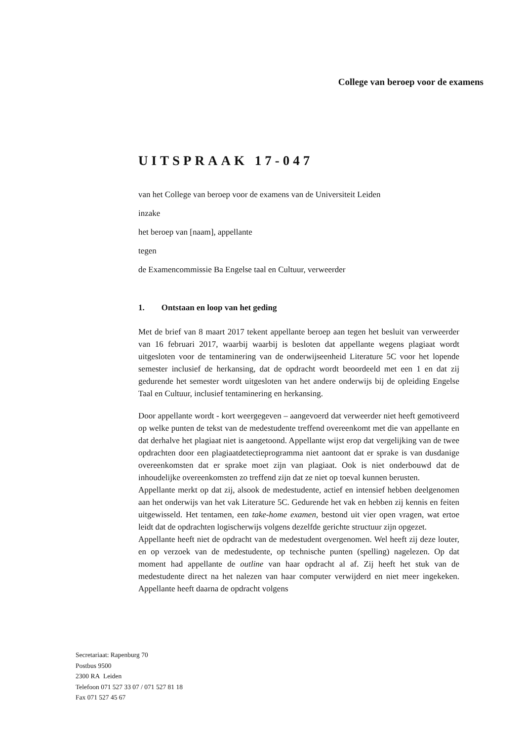College van beroep voor de examens
UITSPRAAK 17-047
van het College van beroep voor de examens van de Universiteit Leiden
inzake
het beroep van [naam], appellante
tegen
de Examencommissie Ba Engelse taal en Cultuur, verweerder
1. Ontstaan en loop van het geding
Met de brief van 8 maart 2017 tekent appellante beroep aan tegen het besluit van verweerder van 16 februari 2017, waarbij waarbij is besloten dat appellante wegens plagiaat wordt uitgesloten voor de tentaminering van de onderwijseenheid Literature 5C voor het lopende semester inclusief de herkansing, dat de opdracht wordt beoordeeld met een 1 en dat zij gedurende het semester wordt uitgesloten van het andere onderwijs bij de opleiding Engelse Taal en Cultuur, inclusief tentaminering en herkansing.
Door appellante wordt - kort weergegeven – aangevoerd dat verweerder niet heeft gemotiveerd op welke punten de tekst van de medestudente treffend overeenkomt met die van appellante en dat derhalve het plagiaat niet is aangetoond. Appellante wijst erop dat vergelijking van de twee opdrachten door een plagiaatdetectieprogramma niet aantoont dat er sprake is van dusdanige overeenkomsten dat er sprake moet zijn van plagiaat. Ook is niet onderbouwd dat de inhoudelijke overeenkomsten zo treffend zijn dat ze niet op toeval kunnen berusten.
Appellante merkt op dat zij, alsook de medestudente, actief en intensief hebben deelgenomen aan het onderwijs van het vak Literature 5C. Gedurende het vak en hebben zij kennis en feiten uitgewisseld. Het tentamen, een take-home examen, bestond uit vier open vragen, wat ertoe leidt dat de opdrachten logischerwijs volgens dezelfde gerichte structuur zijn opgezet.
Appellante heeft niet de opdracht van de medestudent overgenomen. Wel heeft zij deze louter, en op verzoek van de medestudente, op technische punten (spelling) nagelezen. Op dat moment had appellante de outline van haar opdracht al af. Zij heeft het stuk van de medestudente direct na het nalezen van haar computer verwijderd en niet meer ingekeken. Appellante heeft daarna de opdracht volgens
Secretariaat: Rapenburg 70
Postbus 9500
2300 RA Leiden
Telefoon 071 527 33 07 / 071 527 81 18
Fax 071 527 45 67